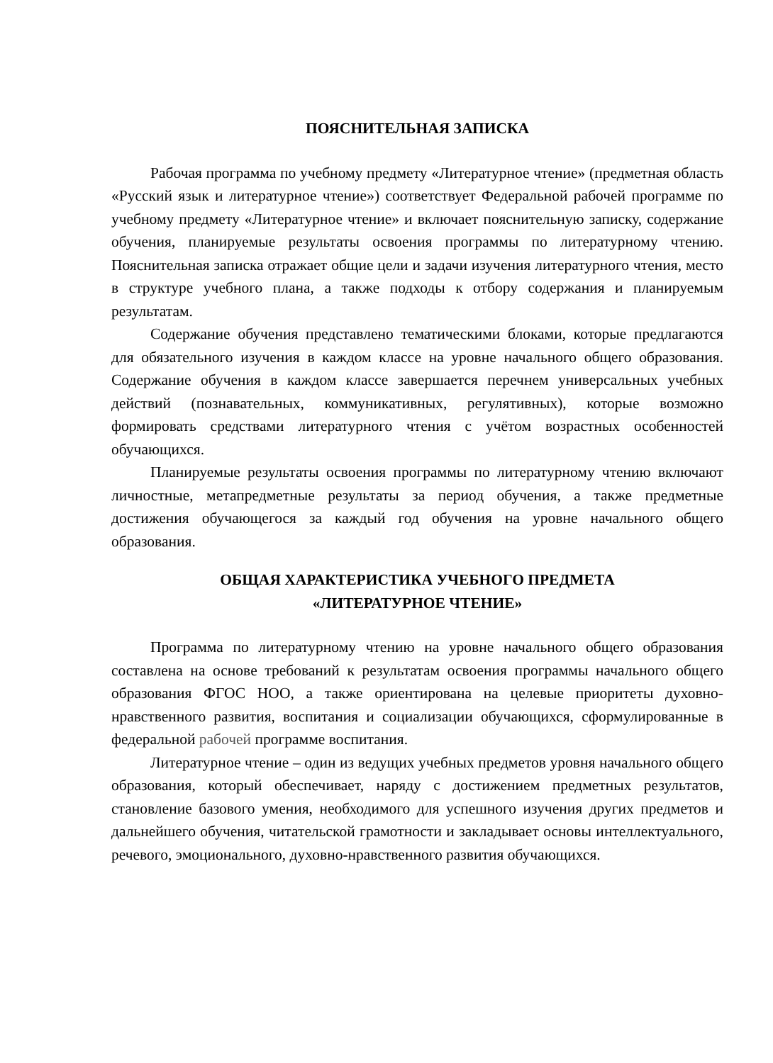ПОЯСНИТЕЛЬНАЯ ЗАПИСКА
Рабочая программа по учебному предмету «Литературное чтение» (предметная область «Русский язык и литературное чтение») соответствует Федеральной рабочей программе по учебному предмету «Литературное чтение» и включает пояснительную записку, содержание обучения, планируемые результаты освоения программы по литературному чтению. Пояснительная записка отражает общие цели и задачи изучения литературного чтения, место в структуре учебного плана, а также подходы к отбору содержания и планируемым результатам.
Содержание обучения представлено тематическими блоками, которые предлагаются для обязательного изучения в каждом классе на уровне начального общего образования. Содержание обучения в каждом классе завершается перечнем универсальных учебных действий (познавательных, коммуникативных, регулятивных), которые возможно формировать средствами литературного чтения с учётом возрастных особенностей обучающихся.
Планируемые результаты освоения программы по литературному чтению включают личностные, метапредметные результаты за период обучения, а также предметные достижения обучающегося за каждый год обучения на уровне начального общего образования.
ОБЩАЯ ХАРАКТЕРИСТИКА УЧЕБНОГО ПРЕДМЕТА
«ЛИТЕРАТУРНОЕ ЧТЕНИЕ»
Программа по литературному чтению на уровне начального общего образования составлена на основе требований к результатам освоения программы начального общего образования ФГОС НОО, а также ориентирована на целевые приоритеты духовно-нравственного развития, воспитания и социализации обучающихся, сформулированные в федеральной рабочей программе воспитания.
Литературное чтение – один из ведущих учебных предметов уровня начального общего образования, который обеспечивает, наряду с достижением предметных результатов, становление базового умения, необходимого для успешного изучения других предметов и дальнейшего обучения, читательской грамотности и закладывает основы интеллектуального, речевого, эмоционального, духовно-нравственного развития обучающихся.